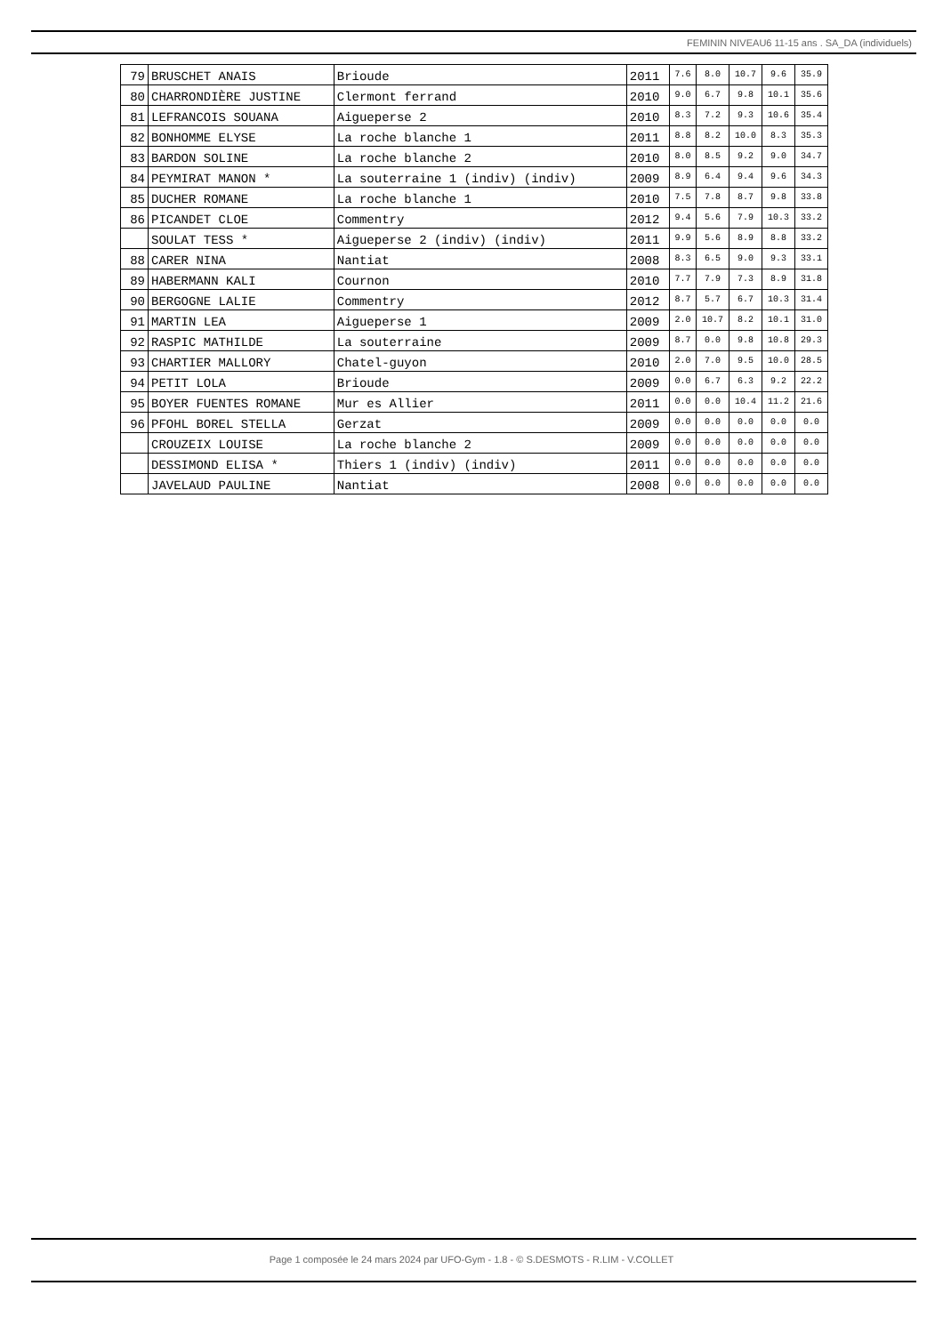FEMININ NIVEAU6 11-15 ans . SA_DA (individuels)
| 79 | BRUSCHET ANAIS | Brioude | 2011 | 7.6 | 8.0 | 10.7 | 9.6 | 35.9 |
| 80 | CHARRONDIÈRE JUSTINE | Clermont ferrand | 2010 | 9.0 | 6.7 | 9.8 | 10.1 | 35.6 |
| 81 | LEFRANCOIS SOUANA | Aigueperse 2 | 2010 | 8.3 | 7.2 | 9.3 | 10.6 | 35.4 |
| 82 | BONHOMME ELYSE | La roche blanche 1 | 2011 | 8.8 | 8.2 | 10.0 | 8.3 | 35.3 |
| 83 | BARDON SOLINE | La roche blanche 2 | 2010 | 8.0 | 8.5 | 9.2 | 9.0 | 34.7 |
| 84 | PEYMIRAT MANON * | La souterraine 1 (indiv) (indiv) | 2009 | 8.9 | 6.4 | 9.4 | 9.6 | 34.3 |
| 85 | DUCHER ROMANE | La roche blanche 1 | 2010 | 7.5 | 7.8 | 8.7 | 9.8 | 33.8 |
| 86 | PICANDET CLOE | Commentry | 2012 | 9.4 | 5.6 | 7.9 | 10.3 | 33.2 |
| | SOULAT TESS * | Aigueperse 2 (indiv) (indiv) | 2011 | 9.9 | 5.6 | 8.9 | 8.8 | 33.2 |
| 88 | CARER NINA | Nantiat | 2008 | 8.3 | 6.5 | 9.0 | 9.3 | 33.1 |
| 89 | HABERMANN KALI | Cournon | 2010 | 7.7 | 7.9 | 7.3 | 8.9 | 31.8 |
| 90 | BERGOGNE LALIE | Commentry | 2012 | 8.7 | 5.7 | 6.7 | 10.3 | 31.4 |
| 91 | MARTIN LEA | Aigueperse 1 | 2009 | 2.0 | 10.7 | 8.2 | 10.1 | 31.0 |
| 92 | RASPIC MATHILDE | La souterraine | 2009 | 8.7 | 0.0 | 9.8 | 10.8 | 29.3 |
| 93 | CHARTIER MALLORY | Chatel-guyon | 2010 | 2.0 | 7.0 | 9.5 | 10.0 | 28.5 |
| 94 | PETIT LOLA | Brioude | 2009 | 0.0 | 6.7 | 6.3 | 9.2 | 22.2 |
| 95 | BOYER FUENTES ROMANE | Mur es Allier | 2011 | 0.0 | 0.0 | 10.4 | 11.2 | 21.6 |
| 96 | PFOHL BOREL STELLA | Gerzat | 2009 | 0.0 | 0.0 | 0.0 | 0.0 | 0.0 |
| | CROUZEIX LOUISE | La roche blanche 2 | 2009 | 0.0 | 0.0 | 0.0 | 0.0 | 0.0 |
| | DESSIMOND ELISA * | Thiers 1 (indiv) (indiv) | 2011 | 0.0 | 0.0 | 0.0 | 0.0 | 0.0 |
| | JAVELAUD PAULINE | Nantiat | 2008 | 0.0 | 0.0 | 0.0 | 0.0 | 0.0 |
Page 1 composée le 24 mars 2024 par UFO-Gym - 1.8 - © S.DESMOTS - R.LIM - V.COLLET